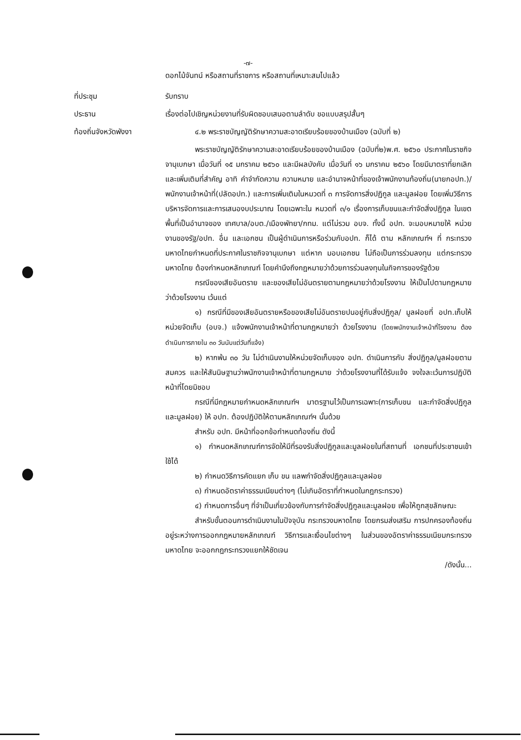-๗-
ดอกไม้จันทน์ หรือสถานที่ราชการ หรือสถานที่เหมาะสมไปแล้ว
ที่ประชุม รับทราบ
ประธาน เรื่องต่อไปเชิญหน่วยงานที่รับผิดชอบเสนอตามลำดับ ขอแบบสรุปสั้นๆ
ท้องถิ่นจังหวัดพังงา ๔.๒ พระราชบัญญัติรักษาความสะอาดเรียบร้อยของบ้านเมือง (ฉบับที่ ๒)
พระราชบัญญัติรักษาความสะอาดเรียบร้อยของบ้านเมือง (ฉบับที่๒)พ.ศ. ๒๕๖๐ ประกาศในราชกิจจานุเบกษา เมื่อวันที่ ๑๕ มกราคม ๒๕๖๐ และมีผลบังคับ เมื่อวันที่ ๑๖ มกราคม ๒๕๖๐ โดยมีมาตราที่ยกเลิกและเพิ่มเติมที่สำคัญ อาทิ คำจำกัดความ ความหมาย และอำนาจหน้าที่ของเจ้าพนักงานท้องถิ่น(นายกอปท.)/ พนักงานเจ้าหน้าที่(ปลัดอปท.) และการเพิ่มเติมในหมวดที่ ๓ การจัดการสิ่งปฏิกูล และมูลฝอย โดยเพิ่มวิธีการบริหารจัดการและการเสนองบประมาณ โดยเฉพาะใน หมวดที่ ๓/๑ เรื่องการเก็บขนและกำจัดสิ่งปฏิกูล ในเขตพื้นที่เป็นอำนาจของ เทศบาล/อบต./เมืองพัทยา/กทม. แต่ไม่รวม อบจ. ทั้งนี้ อปท. จะมอบหมายให้ หน่วยงานของรัฐ/อปท. อื่น และเอกชน เป็นผู้ดำเนินการหรือร่วมกับอปท. ก็ได้ ตาม หลักเกณฑ์ฯ ที่ กระทรวงมหาดไทยกำหนดที่ประกาศในราชกิจจานุเบกษา แต่หาก มอบเอกชน ไม่ถือเป็นการร่วมลงทุน แต่กระทรวงมหาดไทย ต้องกำหนดหลักเกณฑ์ โดยคำนึงถึงกฎหมายว่าด้วยการร่วมลงทุนในกิจการของรัฐด้วย
กรณีของเสียอันตราย และของเสียไม่อันตรายตามกฎหมายว่าด้วยโรงงาน ให้เป็นไปตามกฎหมายว่าด้วยโรงงาน เว้นแต่
๑) กรณีที่มีของเสียอันตรายหรือของเสียไม่อันตรายปนอยู่กับสิ่งปฏิกูล/ มูลฝอยที่ อปท.เก็บให้หน่วยจัดเก็บ (อบจ.) แจ้งพนักงานเจ้าหน้าที่ตามกฎหมายว่า ด้วยโรงงาน (โดยพนักงานเจ้าหน้าที่โรงงาน ต้องดำเนินการภายใน ๓๐ วันนับแต่วันที่แจ้ง)
๒) หากพ้น ๓๐ วัน ไม่ดำเนินงานให้หน่วยจัดเก็บของ อปท. ดำเนินการกับ สิ่งปฏิกูล/มูลฝอยตามสมควร และให้สันนิษฐานว่าพนักงานเจ้าหน้าที่ตามกฎหมาย ว่าด้วยโรงงานที่ได้รับแจ้ง จงใจละเว้นการปฏิบัติหน้าที่โดยมิชอบ
กรณีที่มีกฎหมายกำหนดหลักเกณฑ์ฯ มาตรฐานไว้เป็นการเฉพาะ(การเก็บขน และกำจัดสิ่งปฏิกูลและมูลฝอย) ให้ อปท. ต้องปฏิบัติให้ตามหลักเกณฑ์ฯ นั้นด้วย
สำหรับ อปท. มีหน้าที่ออกข้อกำหนดท้องถิ่น ดังนี้
๑) กำหนดหลักเกณฑ์การจัดให้มีที่รองรับสิ่งปฏิกูลและมูลฝอยในที่สถานที่ เอกชนที่ประชาชนเข้าใช้ได้
๒) กำหนดวิธีการคัดแยก เก็บ ขน แลพกำจัดสิ่งปฏิกูลและมูลฝอย
๓) กำหนดอัตราค่าธรรมเนียมต่างๆ (ไม่เกินอัตราที่กำหนดในกฎกระทรวง)
๔) กำหนดการอื่นๆ ที่จำเป็นเกี่ยวข้องกับการกำจัดสิ่งปฏิกูลและมูลฝอย เพื่อให้ถูกสุขลักษณะ
สำหรับขั้นตอนการดำเนินงานในปัจจุบัน กระทรวงมหาดไทย โดยกรมส่งเสริม การปกครองท้องถิ่น อยู่ระหว่างการออกกฎหมายหลักเกณฑ์ วิธีการและเงื่อนไขต่างๆ ในส่วนของอัตราค่าธรรมเนียมกระทรวงมหาดไทย จะออกกฎกระทรวงแยกให้ชัดเจน
/ดังนั้น...